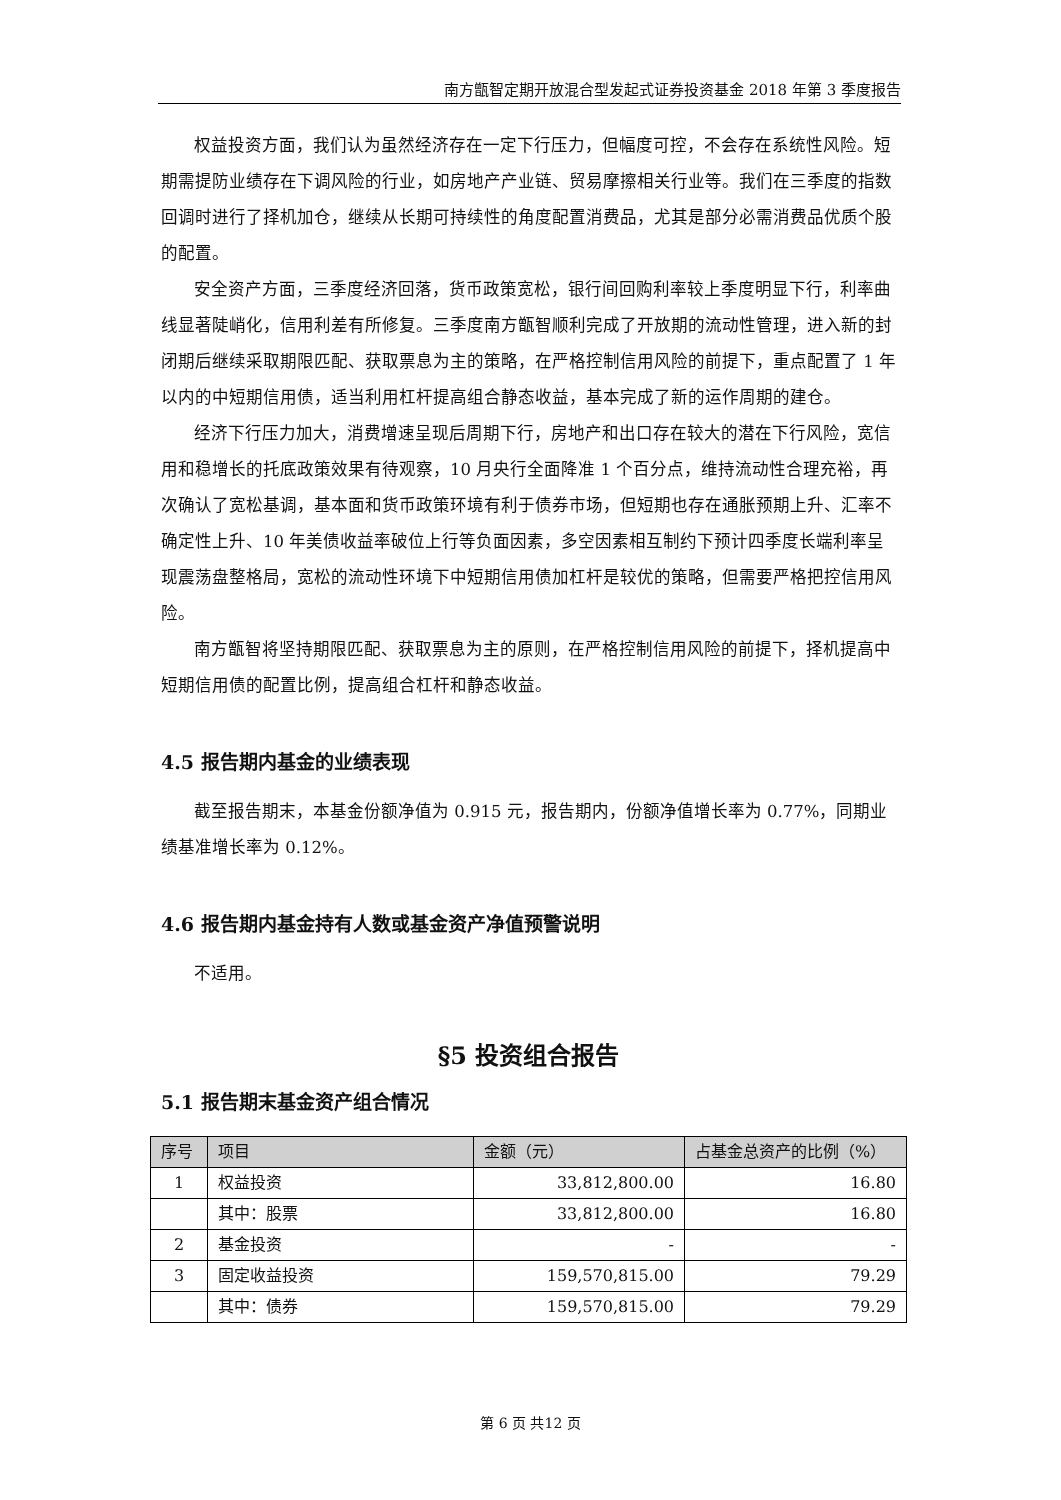南方甑智定期开放混合型发起式证券投资基金 2018 年第 3 季度报告
权益投资方面，我们认为虽然经济存在一定下行压力，但幅度可控，不会存在系统性风险。短期需提防业绩存在下调风险的行业，如房地产产业链、贸易摩擦相关行业等。我们在三季度的指数回调时进行了择机加仓，继续从长期可持续性的角度配置消费品，尤其是部分必需消费品优质个股的配置。
安全资产方面，三季度经济回落，货币政策宽松，银行间回购利率较上季度明显下行，利率曲线显著陡峭化，信用利差有所修复。三季度南方甑智顺利完成了开放期的流动性管理，进入新的封闭期后继续采取期限匹配、获取票息为主的策略，在严格控制信用风险的前提下，重点配置了 1 年以内的中短期信用债，适当利用杠杆提高组合静态收益，基本完成了新的运作周期的建仓。
经济下行压力加大，消费增速呈现后周期下行，房地产和出口存在较大的潜在下行风险，宽信用和稳增长的托底政策效果有待观察，10 月央行全面降准 1 个百分点，维持流动性合理充裕，再次确认了宽松基调，基本面和货币政策环境有利于债券市场，但短期也存在通胀预期上升、汇率不确定性上升、10 年美债收益率破位上行等负面因素，多空因素相互制约下预计四季度长端利率呈现震荡盘整格局，宽松的流动性环境下中短期信用债加杠杆是较优的策略，但需要严格把控信用风险。
南方甑智将坚持期限匹配、获取票息为主的原则，在严格控制信用风险的前提下，择机提高中短期信用债的配置比例，提高组合杠杆和静态收益。
4.5 报告期内基金的业绩表现
截至报告期末，本基金份额净值为 0.915 元，报告期内，份额净值增长率为 0.77%，同期业绩基准增长率为 0.12%。
4.6 报告期内基金持有人数或基金资产净值预警说明
不适用。
§5 投资组合报告
5.1 报告期末基金资产组合情况
| 序号 | 项目 | 金额（元） | 占基金总资产的比例（%） |
| --- | --- | --- | --- |
| 1 | 权益投资 | 33,812,800.00 | 16.80 |
| | 其中：股票 | 33,812,800.00 | 16.80 |
| 2 | 基金投资 | - | - |
| 3 | 固定收益投资 | 159,570,815.00 | 79.29 |
| | 其中：债券 | 159,570,815.00 | 79.29 |
第 6 页 共12 页